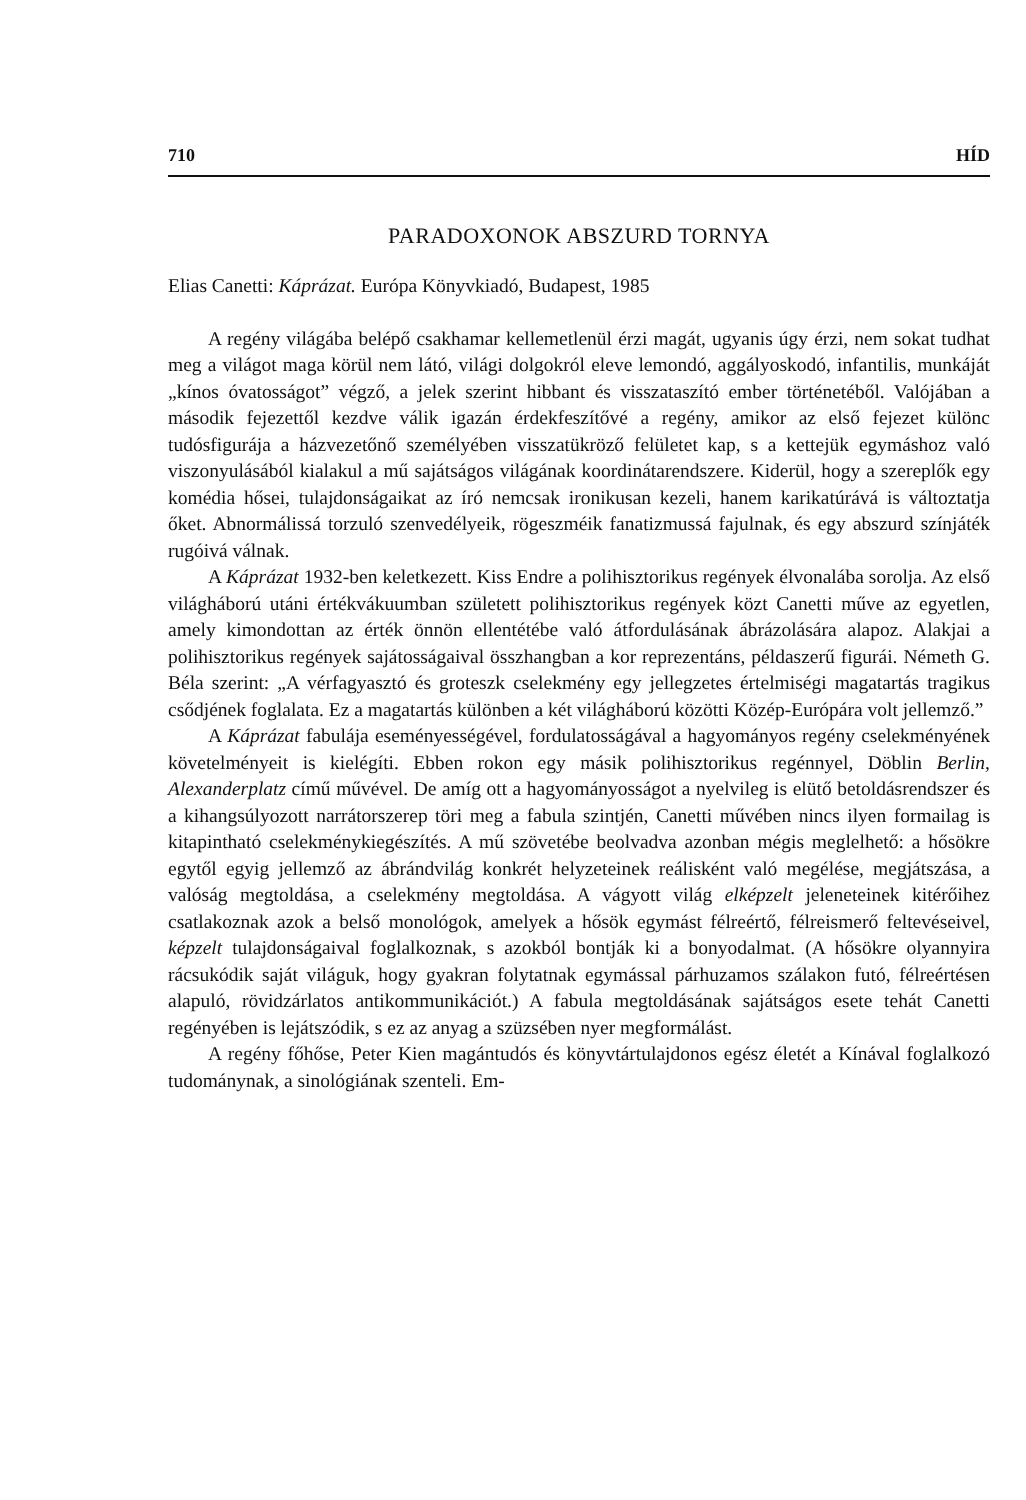710 HÍD
PARADOXONOK ABSZURD TORNYA
Elias Canetti: Káprázat. Európa Könyvkiadó, Budapest, 1985
A regény világába belépő csakhamar kellemetlenül érzi magát, ugyanis úgy érzi, nem sokat tudhat meg a világot maga körül nem látó, világi dolgokról eleve lemondó, aggályoskodó, infantilis, munkáját „kínos óvatosságot” végző, a jelek szerint hibbant és visszataszító ember történetéből. Valójában a második fejezettől kezdve válik igazán érdekfeszítővé a regény, amikor az első fejezet különc tudósfigurája a házvezetőnő személyében visszatükröző felületet kap, s a kettejük egymáshoz való viszonyulásából kialakul a mű sajátságos világának koordinátarendszere. Kiderül, hogy a szereplők egy komédia hősei, tulajdonságaikat az író nemcsak ironikusan kezeli, hanem karikatúrává is változtatja őket. Abnormálissá torzuló szenvedélyeik, rögeszméik fanatizmussá fajulnak, és egy abszurd színjáték rugóivá válnak.
A Káprázat 1932-ben keletkezett. Kiss Endre a polihisztorikus regények élvonalába sorolja. Az első világháború utáni értékvákuumban született polihisztorikus regények közt Canetti műve az egyetlen, amely kimondottan az érték önnön ellentétébe való átfordulásának ábrázolására alapoz. Alakjai a polihisztorikus regények sajátosságaival összhangban a kor reprezentáns, példaszerű figurái. Németh G. Béla szerint: „A vérfagyasztó és groteszk cselekmény egy jellegzetes értelmiségi magatartás tragikus csődjének foglalata. Ez a magatartás különben a két világháború közötti Közép-Európára volt jellemző.”
A Káprázat fabulája eseményességével, fordulatosságával a hagyományos regény cselekményének követelményeit is kielégíti. Ebben rokon egy másik polihisztorikus regénnyel, Döblin Berlin, Alexanderplatz című művével. De amíg ott a hagyományosságot a nyelvileg is elütő betoldásrendszer és a kihangsúlyozott narrátorszerep töri meg a fabula szintjén, Canetti művében nincs ilyen formailag is kitapintható cselekménykiegészítés. A mű szövetébe beolvadva azonban mégis meglelhető: a hősökre egytől egyig jellemző az ábrándvilág konkrét helyzeteinek reálisként való megélése, megjátszása, a valóság megtoldása, a cselekmény megtoldása. A vágyott világ elképzelt jeleneteinek kitérőihez csatlakoznak azok a belső monológok, amelyek a hősök egymást félreértő, félreismerő feltevéseivel, képzelt tulajdonságaival foglalkoznak, s azokból bontják ki a bonyodalmat. (A hősökre olyannyira rácsukódik saját világuk, hogy gyakran folytatnak egymással párhuzamos szálakon futó, félreértésen alapuló, rövidzárlatos antikommunikációt.) A fabula megtoldásának sajátságos esete tehát Canetti regényében is lejátszódik, s ez az anyag a szüzsében nyer megformálást.
A regény főhőse, Peter Kien magántudós és könyvtártulajdonos egész életét a Kínával foglalkozó tudománynak, a sinológiának szenteli. Em-